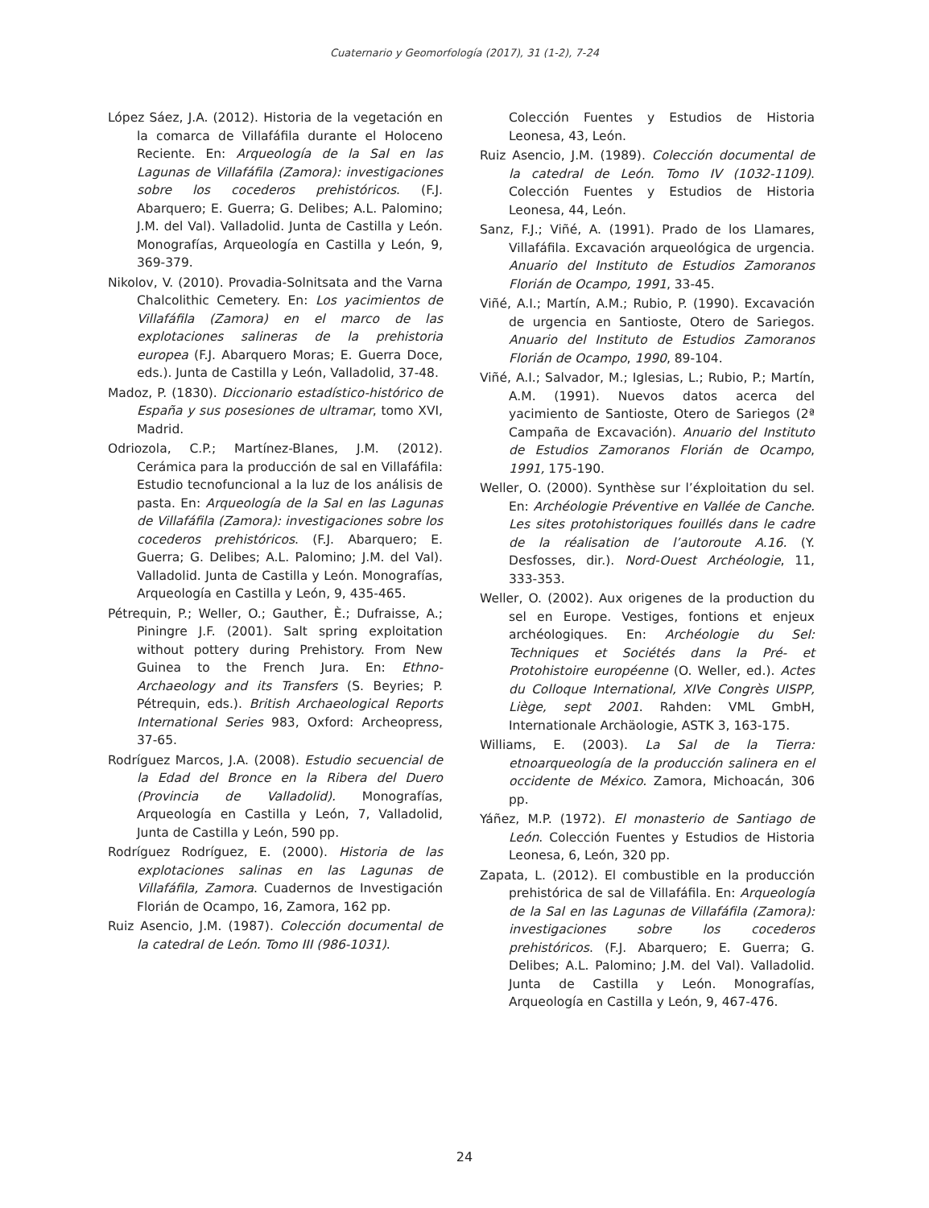Cuaternario y Geomorfología (2017), 31 (1-2), 7-24
López Sáez, J.A. (2012). Historia de la vegetación en la comarca de Villafáfila durante el Holoceno Reciente. En: Arqueología de la Sal en las Lagunas de Villafáfila (Zamora): investigaciones sobre los cocederos prehistóricos. (F.J. Abarquero; E. Guerra; G. Delibes; A.L. Palomino; J.M. del Val). Valladolid. Junta de Castilla y León. Monografías, Arqueología en Castilla y León, 9, 369-379.
Nikolov, V. (2010). Provadia-Solnitsata and the Varna Chalcolithic Cemetery. En: Los yacimientos de Villafáfila (Zamora) en el marco de las explotaciones salineras de la prehistoria europea (F.J. Abarquero Moras; E. Guerra Doce, eds.). Junta de Castilla y León, Valladolid, 37-48.
Madoz, P. (1830). Diccionario estadístico-histórico de España y sus posesiones de ultramar, tomo XVI, Madrid.
Odriozola, C.P.; Martínez-Blanes, J.M. (2012). Cerámica para la producción de sal en Villafáfila: Estudio tecnofuncional a la luz de los análisis de pasta. En: Arqueología de la Sal en las Lagunas de Villafáfila (Zamora): investigaciones sobre los cocederos prehistóricos. (F.J. Abarquero; E. Guerra; G. Delibes; A.L. Palomino; J.M. del Val). Valladolid. Junta de Castilla y León. Monografías, Arqueología en Castilla y León, 9, 435-465.
Pétrequin, P.; Weller, O.; Gauther, È.; Dufraisse, A.; Piningre J.F. (2001). Salt spring exploitation without pottery during Prehistory. From New Guinea to the French Jura. En: Ethno-Archaeology and its Transfers (S. Beyries; P. Pétrequin, eds.). British Archaeological Reports International Series 983, Oxford: Archeopress, 37-65.
Rodríguez Marcos, J.A. (2008). Estudio secuencial de la Edad del Bronce en la Ribera del Duero (Provincia de Valladolid). Monografías, Arqueología en Castilla y León, 7, Valladolid, Junta de Castilla y León, 590 pp.
Rodríguez Rodríguez, E. (2000). Historia de las explotaciones salinas en las Lagunas de Villafáfila, Zamora. Cuadernos de Investigación Florián de Ocampo, 16, Zamora, 162 pp.
Ruiz Asencio, J.M. (1987). Colección documental de la catedral de León. Tomo III (986-1031).
Colección Fuentes y Estudios de Historia Leonesa, 43, León.
Ruiz Asencio, J.M. (1989). Colección documental de la catedral de León. Tomo IV (1032-1109). Colección Fuentes y Estudios de Historia Leonesa, 44, León.
Sanz, F.J.; Viñé, A. (1991). Prado de los Llamares, Villafáfila. Excavación arqueológica de urgencia. Anuario del Instituto de Estudios Zamoranos Florián de Ocampo, 1991, 33-45.
Viñé, A.I.; Martín, A.M.; Rubio, P. (1990). Excavación de urgencia en Santioste, Otero de Sariegos. Anuario del Instituto de Estudios Zamoranos Florián de Ocampo, 1990, 89-104.
Viñé, A.I.; Salvador, M.; Iglesias, L.; Rubio, P.; Martín, A.M. (1991). Nuevos datos acerca del yacimiento de Santioste, Otero de Sariegos (2ª Campaña de Excavación). Anuario del Instituto de Estudios Zamoranos Florián de Ocampo, 1991, 175-190.
Weller, O. (2000). Synthèse sur l’éxploitation du sel. En: Archéologie Préventive en Vallée de Canche. Les sites protohistoriques fouillés dans le cadre de la réalisation de l’autoroute A.16. (Y. Desfosses, dir.). Nord-Ouest Archéologie, 11, 333-353.
Weller, O. (2002). Aux origenes de la production du sel en Europe. Vestiges, fontions et enjeux archéologiques. En: Archéologie du Sel: Techniques et Sociétés dans la Pré- et Protohistoire européenne (O. Weller, ed.). Actes du Colloque International, XIVe Congrès UISPP, Liège, sept 2001. Rahden: VML GmbH, Internationale Archäologie, ASTK 3, 163-175.
Williams, E. (2003). La Sal de la Tierra: etnoarqueología de la producción salinera en el occidente de México. Zamora, Michoacán, 306 pp.
Yáñez, M.P. (1972). El monasterio de Santiago de León. Colección Fuentes y Estudios de Historia Leonesa, 6, León, 320 pp.
Zapata, L. (2012). El combustible en la producción prehistórica de sal de Villafáfila. En: Arqueología de la Sal en las Lagunas de Villafáfila (Zamora): investigaciones sobre los cocederos prehistóricos. (F.J. Abarquero; E. Guerra; G. Delibes; A.L. Palomino; J.M. del Val). Valladolid. Junta de Castilla y León. Monografías, Arqueología en Castilla y León, 9, 467-476.
24